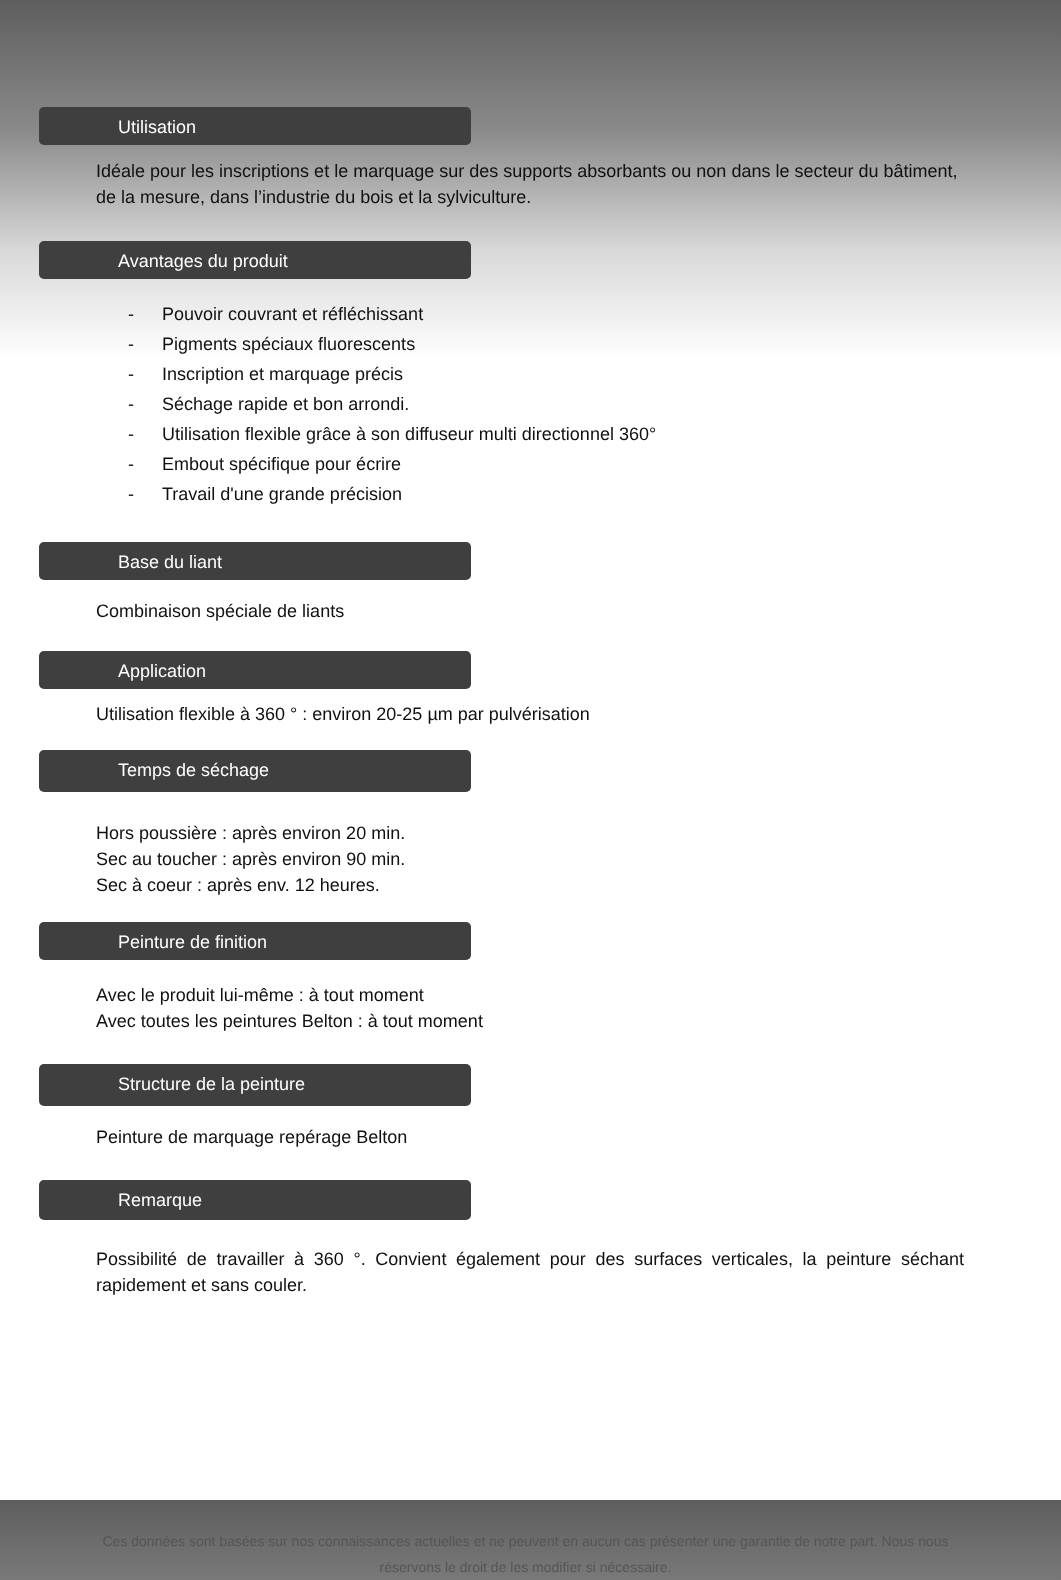Utilisation
Idéale pour les inscriptions et le marquage sur des supports absorbants ou non dans le secteur du bâtiment, de la mesure, dans l’industrie du bois et la sylviculture.
Avantages du produit
- Pouvoir couvrant et réfléchissant
- Pigments spéciaux fluorescents
- Inscription et marquage précis
- Séchage rapide et bon arrondi.
- Utilisation flexible grâce à son diffuseur multi directionnel 360°
- Embout spécifique pour écrire
- Travail d'une grande précision
Base du liant
Combinaison spéciale de liants
Application
Utilisation flexible à 360 ° : environ 20-25 µm par pulvérisation
Temps de séchage
Hors poussière : après environ 20 min.
Sec au toucher : après environ 90 min.
Sec à coeur : après env. 12 heures.
Peinture de finition
Avec le produit lui-même : à tout moment
Avec toutes les peintures Belton : à tout moment
Structure de la peinture
Peinture de marquage repérage Belton
Remarque
Possibilité de travailler à 360 °. Convient également pour des surfaces verticales, la peinture séchant rapidement et sans couler.
Ces données sont basées sur nos connaissances actuelles et ne peuvent en aucun cas présenter une garantie de notre part. Nous nous réservons le droit de les modifier si nécessaire.